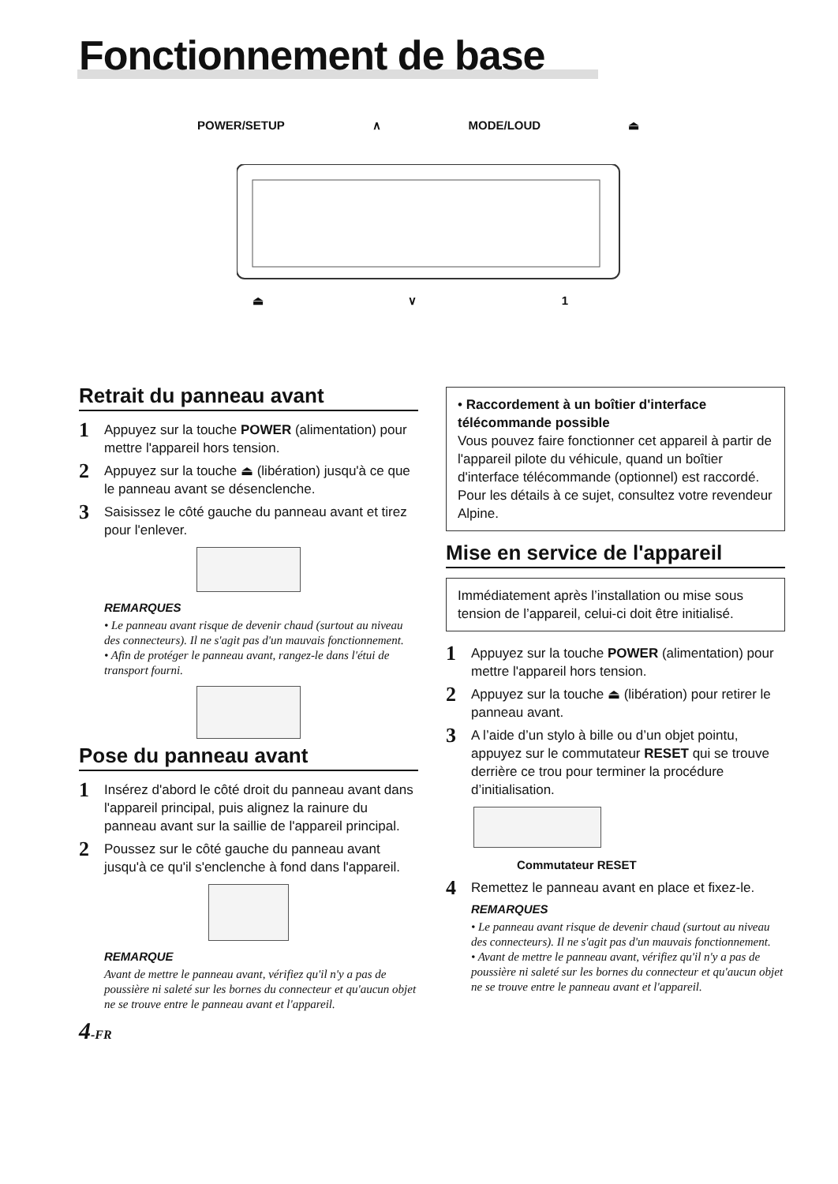Fonctionnement de base
POWER/SETUP ∧ MODE/LOUD ⏏
⏏ ∨ 1
Retrait du panneau avant
1 Appuyez sur la touche POWER (alimentation) pour mettre l'appareil hors tension.
2 Appuyez sur la touche ⏏ (libération) jusqu'à ce que le panneau avant se désenclenche.
3 Saisissez le côté gauche du panneau avant et tirez pour l'enlever.
REMARQUES
• Le panneau avant risque de devenir chaud (surtout au niveau des connecteurs). Il ne s'agit pas d'un mauvais fonctionnement.
• Afin de protéger le panneau avant, rangez-le dans l'étui de transport fourni.
Pose du panneau avant
1 Insérez d'abord le côté droit du panneau avant dans l'appareil principal, puis alignez la rainure du panneau avant sur la saillie de l'appareil principal.
2 Poussez sur le côté gauche du panneau avant jusqu'à ce qu'il s'enclenche à fond dans l'appareil.
REMARQUE
Avant de mettre le panneau avant, vérifiez qu'il n'y a pas de poussière ni saleté sur les bornes du connecteur et qu'aucun objet ne se trouve entre le panneau avant et l'appareil.
4-FR
• Raccordement à un boîtier d'interface télécommande possible
Vous pouvez faire fonctionner cet appareil à partir de l'appareil pilote du véhicule, quand un boîtier d'interface télécommande (optionnel) est raccordé. Pour les détails à ce sujet, consultez votre revendeur Alpine.
Mise en service de l'appareil
Immédiatement après l’installation ou mise sous tension de l’appareil, celui-ci doit être initialisé.
1 Appuyez sur la touche POWER (alimentation) pour mettre l'appareil hors tension.
2 Appuyez sur la touche ⏏ (libération) pour retirer le panneau avant.
3 A l’aide d’un stylo à bille ou d’un objet pointu, appuyez sur le commutateur RESET qui se trouve derrière ce trou pour terminer la procédure d’initialisation.
Commutateur RESET
4 Remettez le panneau avant en place et fixez-le.
REMARQUES
• Le panneau avant risque de devenir chaud (surtout au niveau des connecteurs). Il ne s'agit pas d'un mauvais fonctionnement.
• Avant de mettre le panneau avant, vérifiez qu'il n'y a pas de poussière ni saleté sur les bornes du connecteur et qu'aucun objet ne se trouve entre le panneau avant et l'appareil.